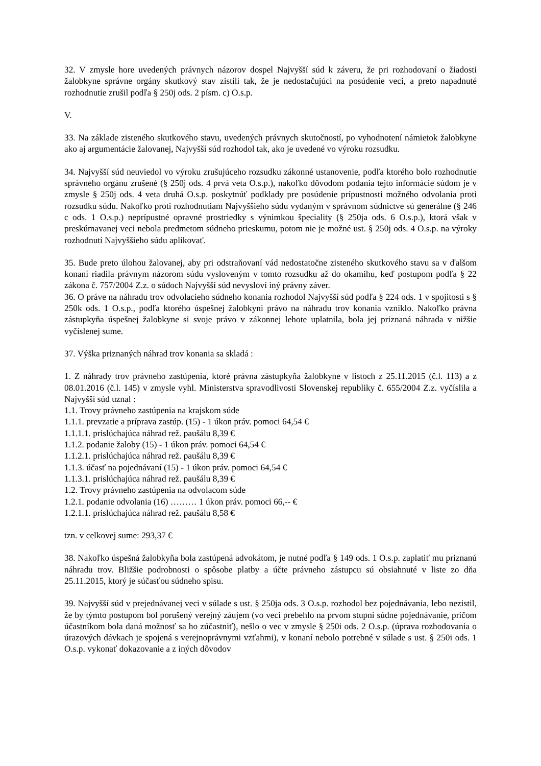32. V zmysle hore uvedených právnych názorov dospel Najvyšší súd k záveru, že pri rozhodovaní o žiadosti žalobkyne správne orgány skutkový stav zistili tak, že je nedostačujúci na posúdenie veci, a preto napadnuté rozhodnutie zrušil podľa § 250j ods. 2 písm. c) O.s.p.
V.
33. Na základe zisteného skutkového stavu, uvedených právnych skutočností, po vyhodnotení námietok žalobkyne ako aj argumentácie žalovanej, Najvyšší súd rozhodol tak, ako je uvedené vo výroku rozsudku.
34. Najvyšší súd neuviedol vo výroku zrušujúceho rozsudku zákonné ustanovenie, podľa ktorého bolo rozhodnutie správneho orgánu zrušené (§ 250j ods. 4 prvá veta O.s.p.), nakoľko dôvodom podania tejto informácie súdom je v zmysle § 250j ods. 4 veta druhá O.s.p. poskytnúť podklady pre posúdenie prípustnosti možného odvolania proti rozsudku súdu. Nakoľko proti rozhodnutiam Najvyššieho súdu vydaným v správnom súdnictve sú generálne (§ 246 c ods. 1 O.s.p.) neprípustné opravné prostriedky s výnimkou špeciality (§ 250ja ods. 6 O.s.p.), ktorá však v preskúmavanej veci nebola predmetom súdneho prieskumu, potom nie je možné ust. § 250j ods. 4 O.s.p. na výroky rozhodnutí Najvyššieho súdu aplikovať.
35. Bude preto úlohou žalovanej, aby pri odstraňovaní vád nedostatočne zisteného skutkového stavu sa v ďalšom konaní riadila právnym názorom súdu vysloveným v tomto rozsudku až do okamihu, keď postupom podľa § 22 zákona č. 757/2004 Z.z. o súdoch Najvyšší súd nevysloví iný právny záver.
36. O práve na náhradu trov odvolacieho súdneho konania rozhodol Najvyšší súd podľa § 224 ods. 1 v spojitosti s § 250k ods. 1 O.s.p., podľa ktorého úspešnej žalobkyni právo na náhradu trov konania vzniklo. Nakoľko právna zástupkyňa úspešnej žalobkyne si svoje právo v zákonnej lehote uplatnila, bola jej priznaná náhrada v nižšie vyčíslenej sume.
37. Výška priznaných náhrad trov konania sa skladá :
1. Z náhrady trov právneho zastúpenia, ktoré právna zástupkyňa žalobkyne v listoch z 25.11.2015 (č.l. 113) a z 08.01.2016 (č.l. 145) v zmysle vyhl. Ministerstva spravodlivosti Slovenskej republiky č. 655/2004 Z.z. vyčíslila a Najvyšší súd uznal :
1.1. Trovy právneho zastúpenia na krajskom súde
1.1.1. prevzatie a príprava zastúp. (15) - 1 úkon práv. pomoci 64,54 €
1.1.1.1. prislúchajúca náhrad rež. paušálu 8,39 €
1.1.2. podanie žaloby (15) - 1 úkon práv. pomoci 64,54 €
1.1.2.1. prislúchajúca náhrad rež. paušálu 8,39 €
1.1.3. účasť na pojednávaní (15) - 1 úkon práv. pomoci 64,54 €
1.1.3.1. prislúchajúca náhrad rež. paušálu 8,39 €
1.2. Trovy právneho zastúpenia na odvolacom súde
1.2.1. podanie odvolania (16) ……… 1 úkon práv. pomoci 66,-- €
1.2.1.1. prislúchajúca náhrad rež. paušálu 8,58 €
tzn. v celkovej sume: 293,37 €
38. Nakoľko úspešná žalobkyňa bola zastúpená advokátom, je nutné podľa § 149 ods. 1 O.s.p. zaplatiť mu priznanú náhradu trov. Bližšie podrobnosti o spôsobe platby a účte právneho zástupcu sú obsiahnuté v liste zo dňa 25.11.2015, ktorý je súčasťou súdneho spisu.
39. Najvyšší súd v prejednávanej veci v súlade s ust. § 250ja ods. 3 O.s.p. rozhodol bez pojednávania, lebo nezistil, že by týmto postupom bol porušený verejný záujem (vo veci prebehlo na prvom stupni súdne pojednávanie, pričom účastníkom bola daná možnosť sa ho zúčastniť), nešlo o vec v zmysle § 250i ods. 2 O.s.p. (úprava rozhodovania o úrazových dávkach je spojená s verejnoprávnymi vzťahmi), v konaní nebolo potrebné v súlade s ust. § 250i ods. 1 O.s.p. vykonať dokazovanie a z iných dôvodov